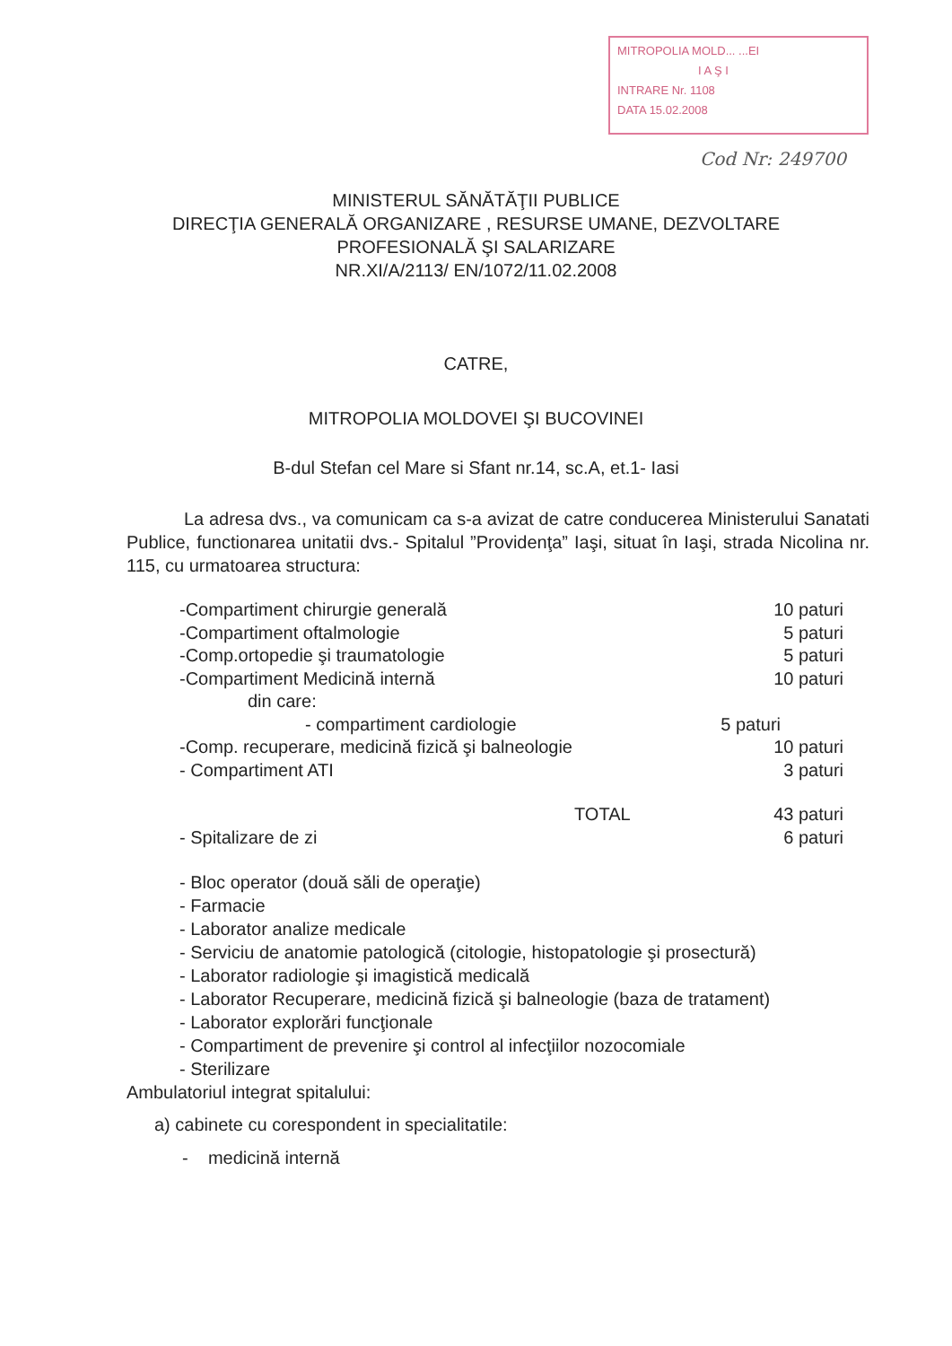MITROPOLIA MOLD... ...EI
I A Ş I
INTRARE Nr. 1108
DATA 15.02.2008
Cod Nr: 249700
MINISTERUL SĂNĂTĂŢII PUBLICE
DIRECŢIA GENERALĂ ORGANIZARE , RESURSE UMANE, DEZVOLTARE
PROFESIONALĂ ŞI SALARIZARE
NR.XI/A/2113/ EN/1072/11.02.2008
CATRE,
MITROPOLIA MOLDOVEI ŞI BUCOVINEI
B-dul Stefan cel Mare si Sfant nr.14, sc.A, et.1- Iasi
La adresa dvs., va comunicam ca s-a avizat de catre conducerea Ministerului Sanatati Publice, functionarea unitatii dvs.- Spitalul ”Providenţa” Iaşi, situat în Iaşi, strada Nicolina nr. 115, cu urmatoarea structura:
| -Compartiment chirurgie generală | 10 paturi |
| -Compartiment oftalmologie | 5 paturi |
| -Comp.ortopedie şi traumatologie | 5 paturi |
| -Compartiment Medicină internă | 10 paturi |
| din care: | |
| - compartiment cardiologie | 5 paturi |
| -Comp. recuperare, medicină fizică şi balneologie | 10 paturi |
| - Compartiment ATI | 3 paturi |
| TOTAL | 43 paturi |
| - Spitalizare de zi | 6 paturi |
- Bloc operator (două săli de operaţie)
- Farmacie
- Laborator analize medicale
- Serviciu de anatomie patologică (citologie, histopatologie şi prosectură)
- Laborator radiologie şi imagistică medicală
- Laborator Recuperare, medicină fizică şi balneologie (baza de tratament)
- Laborator explorări funcţionale
- Compartiment de prevenire şi control al infecţiilor nozocomiale
- Sterilizare
Ambulatoriul integrat spitalului:
a) cabinete cu corespondent in specialitatile:
- medicină internă